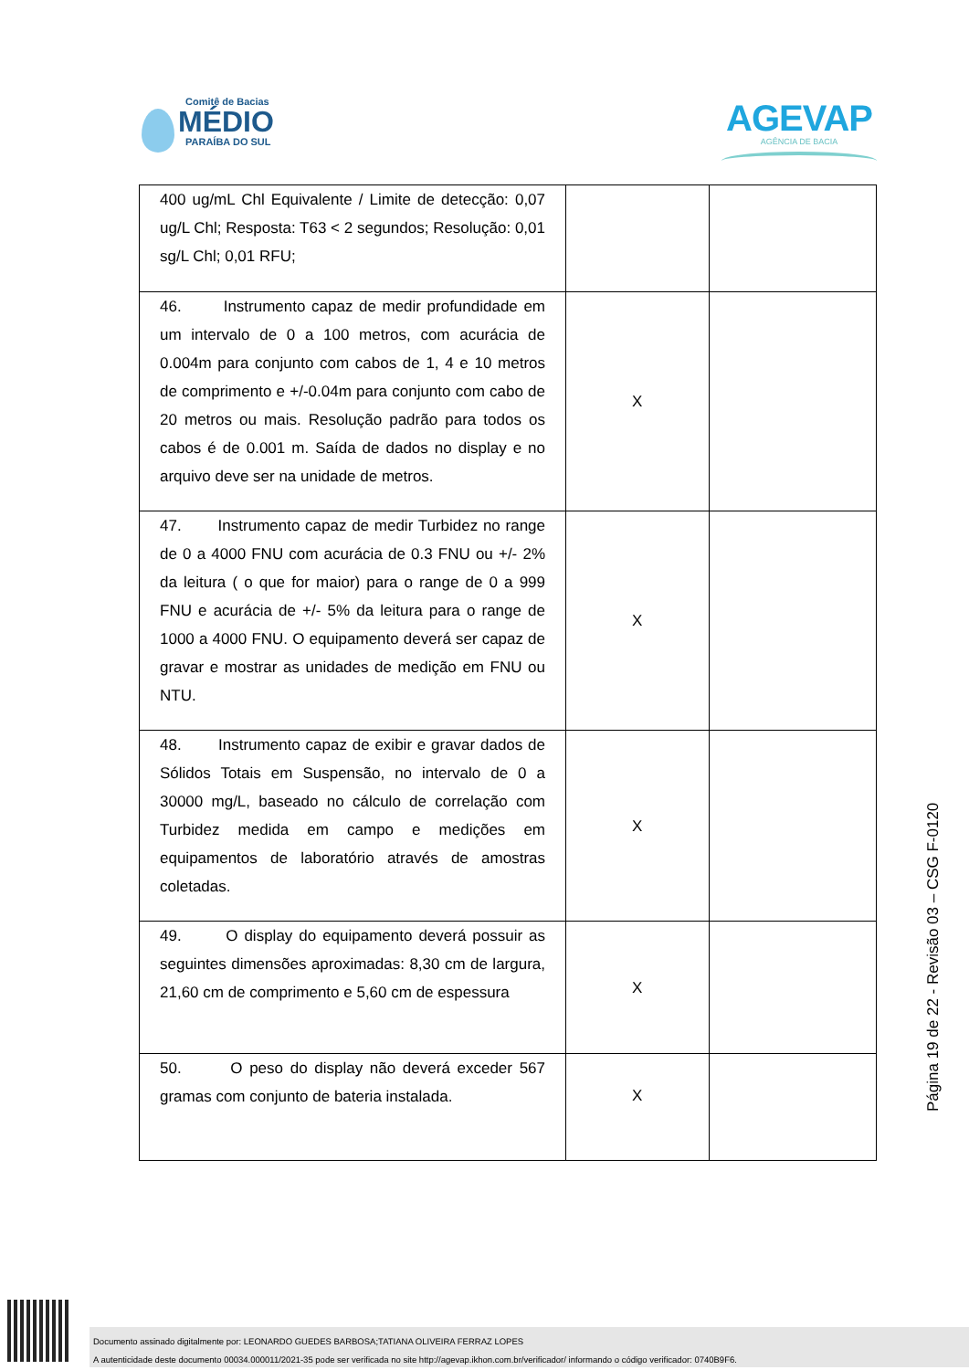Comitê de Bacias
MÉDIO
PARAÍBA DO SUL
AGEVAP
AGÊNCIA DE BACIA
| 400 ug/mL Chl Equivalente / Limite de detecção: 0,07 ug/L Chl; Resposta: T63 < 2 segundos; Resolução: 0,01 sg/L Chl; 0,01 RFU; | | |
| 46. Instrumento capaz de medir profundidade em um intervalo de 0 a 100 metros, com acurácia de 0.004m para conjunto com cabos de 1, 4 e 10 metros de comprimento e +/-0.04m para conjunto com cabo de 20 metros ou mais. Resolução padrão para todos os cabos é de 0.001 m. Saída de dados no display e no arquivo deve ser na unidade de metros. | X | |
| 47. Instrumento capaz de medir Turbidez no range de 0 a 4000 FNU com acurácia de 0.3 FNU ou +/- 2% da leitura ( o que for maior) para o range de 0 a 999 FNU e acurácia de +/- 5% da leitura para o range de 1000 a 4000 FNU. O equipamento deverá ser capaz de gravar e mostrar as unidades de medição em FNU ou NTU. | X | |
| 48. Instrumento capaz de exibir e gravar dados de Sólidos Totais em Suspensão, no intervalo de 0 a 30000 mg/L, baseado no cálculo de correlação com Turbidez medida em campo e medições em equipamentos de laboratório através de amostras coletadas. | X | |
| 49. O display do equipamento deverá possuir as seguintes dimensões aproximadas: 8,30 cm de largura, 21,60 cm de comprimento e 5,60 cm de espessura | X | |
| 50. O peso do display não deverá exceder 567 gramas com conjunto de bateria instalada. | X | |
Página 19 de 22 - Revisão 03 – CSG F-0120
Documento assinado digitalmente por: LEONARDO GUEDES BARBOSA;TATIANA OLIVEIRA FERRAZ LOPES
A autenticidade deste documento 00034.000011/2021-35 pode ser verificada no site http://agevap.ikhon.com.br/verificador/ informando o código verificador: 0740B9F6.